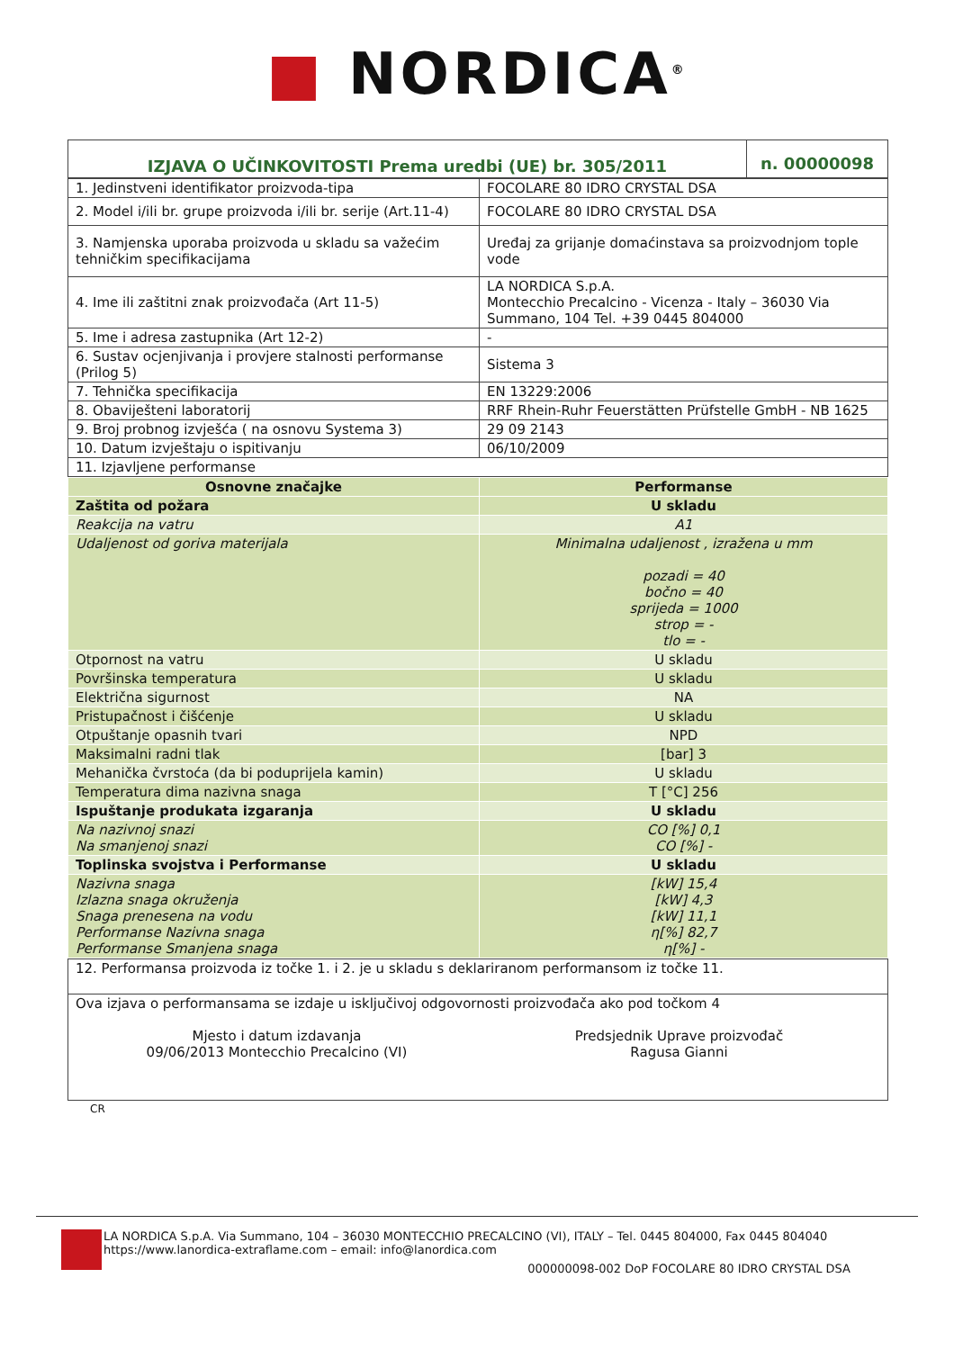■ NORDICA<sup>®</sup>
| IZJAVA O UČINKOVITOSTI Prema uredbi (UE) br. 305/2011 | n. 00000098 |
| 1. Jedinstveni identifikator proizvoda-tipa | FOCOLARE 80 IDRO CRYSTAL DSA |
| 2. Model i/ili br. grupe proizvoda i/ili br. serije (Art.11-4) | FOCOLARE 80 IDRO CRYSTAL DSA |
| 3. Namjenska uporaba proizvoda u skladu sa važećim tehničkim specifikacijama | Uređaj za grijanje domaćinstava sa proizvodnjom tople vode |
| 4. Ime ili zaštitni znak proizvođača (Art 11-5) | LA NORDICA S.p.A. Montecchio Precalcino - Vicenza - Italy – 36030 Via Summano, 104 Tel. +39 0445 804000 |
| 5. Ime i adresa zastupnika (Art 12-2) | - |
| 6. Sustav ocjenjivanja i provjere stalnosti performanse (Prilog 5) | Sistema 3 |
| 7. Tehnička specifikacija | EN 13229:2006 |
| 8. Obaviješteni laboratorij | RRF Rhein-Ruhr Feuerstätten Prüfstelle GmbH - NB 1625 |
| 9. Broj probnog izvješća ( na osnovu Systema 3) | 29 09 2143 |
| 10. Datum izvještaju o ispitivanju | 06/10/2009 |
| 11. Izjavljene performanse | |
| Osnovne značajke | Performanse |
| --- | --- |
| Zaštita od požara | U skladu |
| Reakcija na vatru | A1 |
| Udaljenost od goriva materijala | Minimalna udaljenost , izražena u mm pozadi = 40 bočno = 40 sprijeda = 1000 strop = - tlo = - |
| Otpornost na vatru | U skladu |
| Površinska temperatura | U skladu |
| Električna sigurnost | NA |
| Pristupačnost i čišćenje | U skladu |
| Otpuštanje opasnih tvari | NPD |
| Maksimalni radni tlak | [bar] 3 |
| Mehanička čvrstoća (da bi poduprijela kamin) | U skladu |
| Temperatura dima nazivna snaga | T [°C] 256 |
| Ispuštanje produkata izgaranja | U skladu |
| Na nazivnoj snazi Na smanjenoj snazi | CO [%] 0,1 CO [%] - |
| Toplinska svojstva i Performanse | U skladu |
| Nazivna snaga Izlazna snaga okruženja Snaga prenesena na vodu Performanse Nazivna snaga Performanse Smanjena snaga | [kW] 15,4 [kW] 4,3 [kW] 11,1 η[%] 82,7 η[%] - |
| 12. Performansa proizvoda iz točke 1. i 2. je u skladu s deklariranom performansom iz točke 11. |
| Ova izjava o performansama se izdaje u isključivoj odgovornosti proizvođača ako pod točkom 4 Mjesto i datum izdavanja 09/06/2013 Montecchio Precalcino (VI) Predsjednik Uprave proizvođač Ragusa Gianni |
CR
LA NORDICA S.p.A. Via Summano, 104 – 36030 MONTECCHIO PRECALCINO (VI), ITALY – Tel. 0445 804000, Fax 0445 804040
https://www.lanordica-extraflame.com – email: info@lanordica.com
000000098-002 DoP FOCOLARE 80 IDRO CRYSTAL DSA